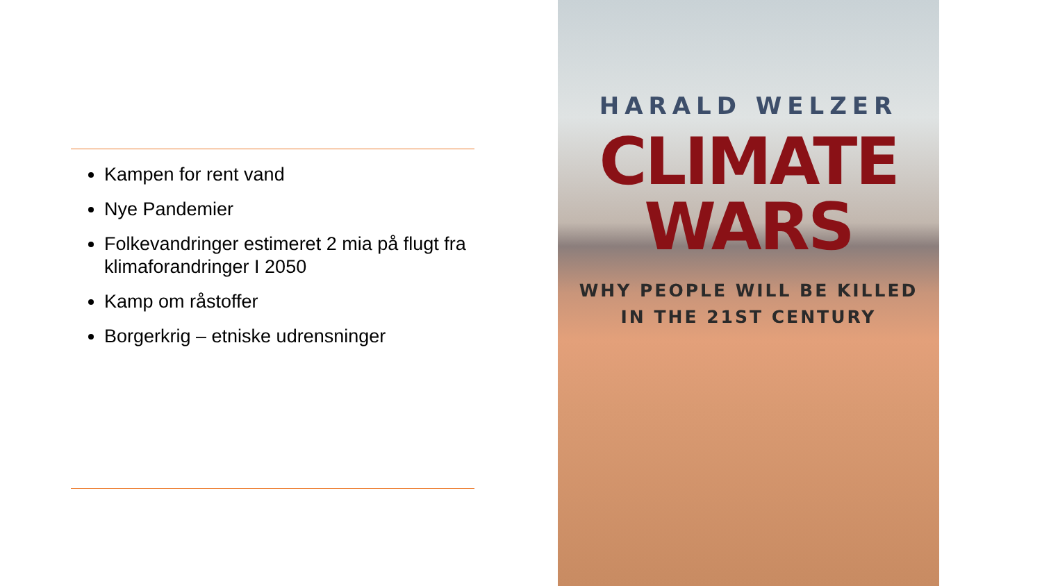Kampen for rent vand
Nye Pandemier
Folkevandringer estimeret 2 mia på flugt fra klimaforandringer I 2050
Kamp om råstoffer
Borgerkrig – etniske udrensninger
HARALD WELZER
CLIMATE WARS
WHY PEOPLE WILL BE KILLED
IN THE 21ST CENTURY